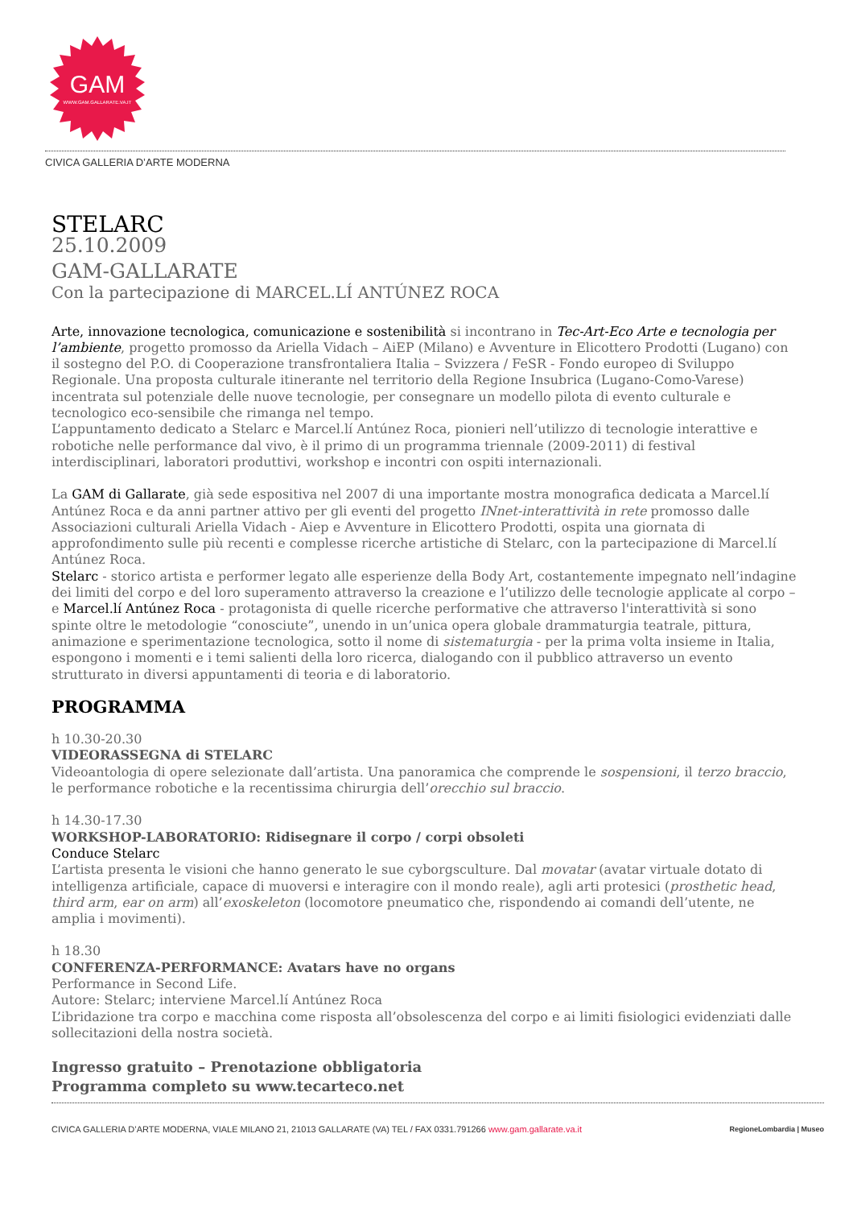GAM
WWW.GAM.GALLARATE.VA.IT
CIVICA GALLERIA D’ARTE MODERNA
STELARC
25.10.2009
GAM-GALLARATE
Con la partecipazione di MARCEL.LÍ ANTÚNEZ ROCA
Arte, innovazione tecnologica, comunicazione e sostenibilità si incontrano in Tec-Art-Eco Arte e tecnologia per l’ambiente, progetto promosso da Ariella Vidach – AiEP (Milano) e Avventure in Elicottero Prodotti (Lugano) con il sostegno del P.O. di Cooperazione transfrontaliera Italia – Svizzera / FeSR - Fondo europeo di Sviluppo Regionale. Una proposta culturale itinerante nel territorio della Regione Insubrica (Lugano-Como-Varese) incentrata sul potenziale delle nuove tecnologie, per consegnare un modello pilota di evento culturale e tecnologico eco-sensibile che rimanga nel tempo.
L’appuntamento dedicato a Stelarc e Marcel.lí Antúnez Roca, pionieri nell’utilizzo di tecnologie interattive e robotiche nelle performance dal vivo, è il primo di un programma triennale (2009-2011) di festival interdisciplinari, laboratori produttivi, workshop e incontri con ospiti internazionali.
La GAM di Gallarate, già sede espositiva nel 2007 di una importante mostra monografica dedicata a Marcel.lí Antúnez Roca e da anni partner attivo per gli eventi del progetto INnet-interattività in rete promosso dalle Associazioni culturali Ariella Vidach - Aiep e Avventure in Elicottero Prodotti, ospita una giornata di approfondimento sulle più recenti e complesse ricerche artistiche di Stelarc, con la partecipazione di Marcel.lí Antúnez Roca.
Stelarc - storico artista e performer legato alle esperienze della Body Art, costantemente impegnato nell’indagine dei limiti del corpo e del loro superamento attraverso la creazione e l’utilizzo delle tecnologie applicate al corpo – e Marcel.lí Antúnez Roca - protagonista di quelle ricerche performative che attraverso l'interattività si sono spinte oltre le metodologie “conosciute”, unendo in un’unica opera globale drammaturgia teatrale, pittura, animazione e sperimentazione tecnologica, sotto il nome di sistematurgia - per la prima volta insieme in Italia, espongono i momenti e i temi salienti della loro ricerca, dialogando con il pubblico attraverso un evento strutturato in diversi appuntamenti di teoria e di laboratorio.
PROGRAMMA
h 10.30-20.30
VIDEORASSEGNA di STELARC
Videoantologia di opere selezionate dall’artista. Una panoramica che comprende le sospensioni, il terzo braccio, le performance robotiche e la recentissima chirurgia dell’orecchio sul braccio.
h 14.30-17.30
WORKSHOP-LABORATORIO: Ridisegnare il corpo / corpi obsoleti
Conduce Stelarc
L’artista presenta le visioni che hanno generato le sue cyborgsculture. Dal movatar (avatar virtuale dotato di intelligenza artificiale, capace di muoversi e interagire con il mondo reale), agli arti protesici (prosthetic head, third arm, ear on arm) all’exoskeleton (locomotore pneumatico che, rispondendo ai comandi dell’utente, ne amplia i movimenti).
h 18.30
CONFERENZA-PERFORMANCE: Avatars have no organs
Performance in Second Life.
Autore: Stelarc; interviene Marcel.lí Antúnez Roca
L’ibridazione tra corpo e macchina come risposta all’obsolescenza del corpo e ai limiti fisiologici evidenziati dalle sollecitazioni della nostra società.
Ingresso gratuito – Prenotazione obbligatoria
Programma completo su www.tecarteco.net
CIVICA GALLERIA D’ARTE MODERNA, VIALE MILANO 21, 21013 GALLARATE (VA) TEL / FAX 0331.791266 www.gam.gallarate.va.it RegioneLombardia | Museo